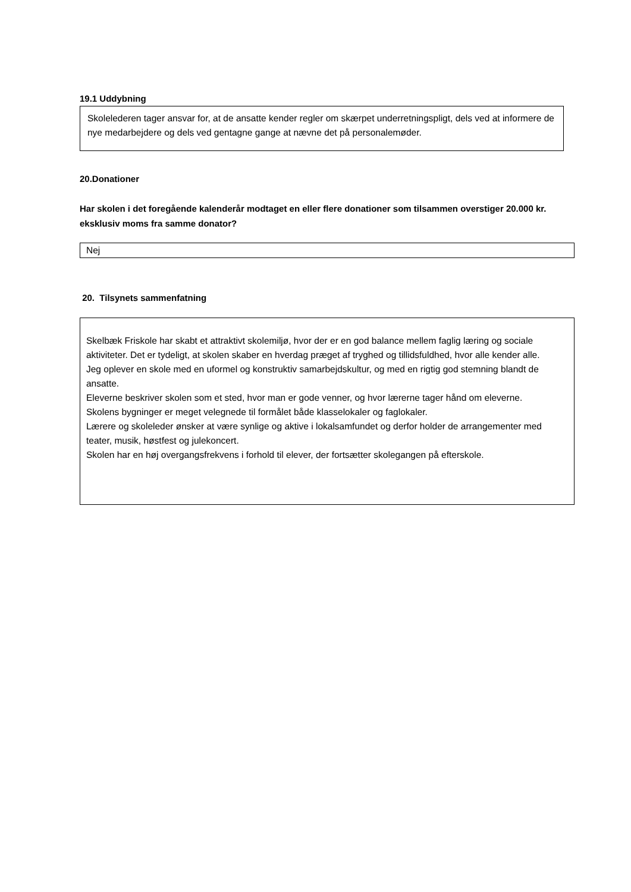19.1 Uddybning
Skolelederen tager ansvar for, at de ansatte kender regler om skærpet underretningspligt, dels ved at informere de nye medarbejdere og dels ved gentagne gange at nævne det på personalemøder.
20.Donationer
Har skolen i det foregående kalenderår modtaget en eller flere donationer som tilsammen overstiger 20.000 kr. eksklusiv moms fra samme donator?
Nej
20. Tilsynets sammenfatning
Skelbæk Friskole har skabt et attraktivt skolemiljø, hvor der er en god balance mellem faglig læring og sociale aktiviteter. Det er tydeligt, at skolen skaber en hverdag præget af tryghed og tillidsfuldhed, hvor alle kender alle.
Jeg oplever en skole med en uformel og konstruktiv samarbejdskultur, og med en rigtig god stemning blandt de ansatte.
Eleverne beskriver skolen som et sted, hvor man er gode venner, og hvor lærerne tager hånd om eleverne.
Skolens bygninger er meget velegnede til formålet både klasselokaler og faglokaler.
Lærere og skoleleder ønsker at være synlige og aktive i lokalsamfundet og derfor holder de arrangementer med teater, musik, høstfest og julekoncert.
Skolen har en høj overgangsfrekvens i forhold til elever, der fortsætter skolegangen på efterskole.